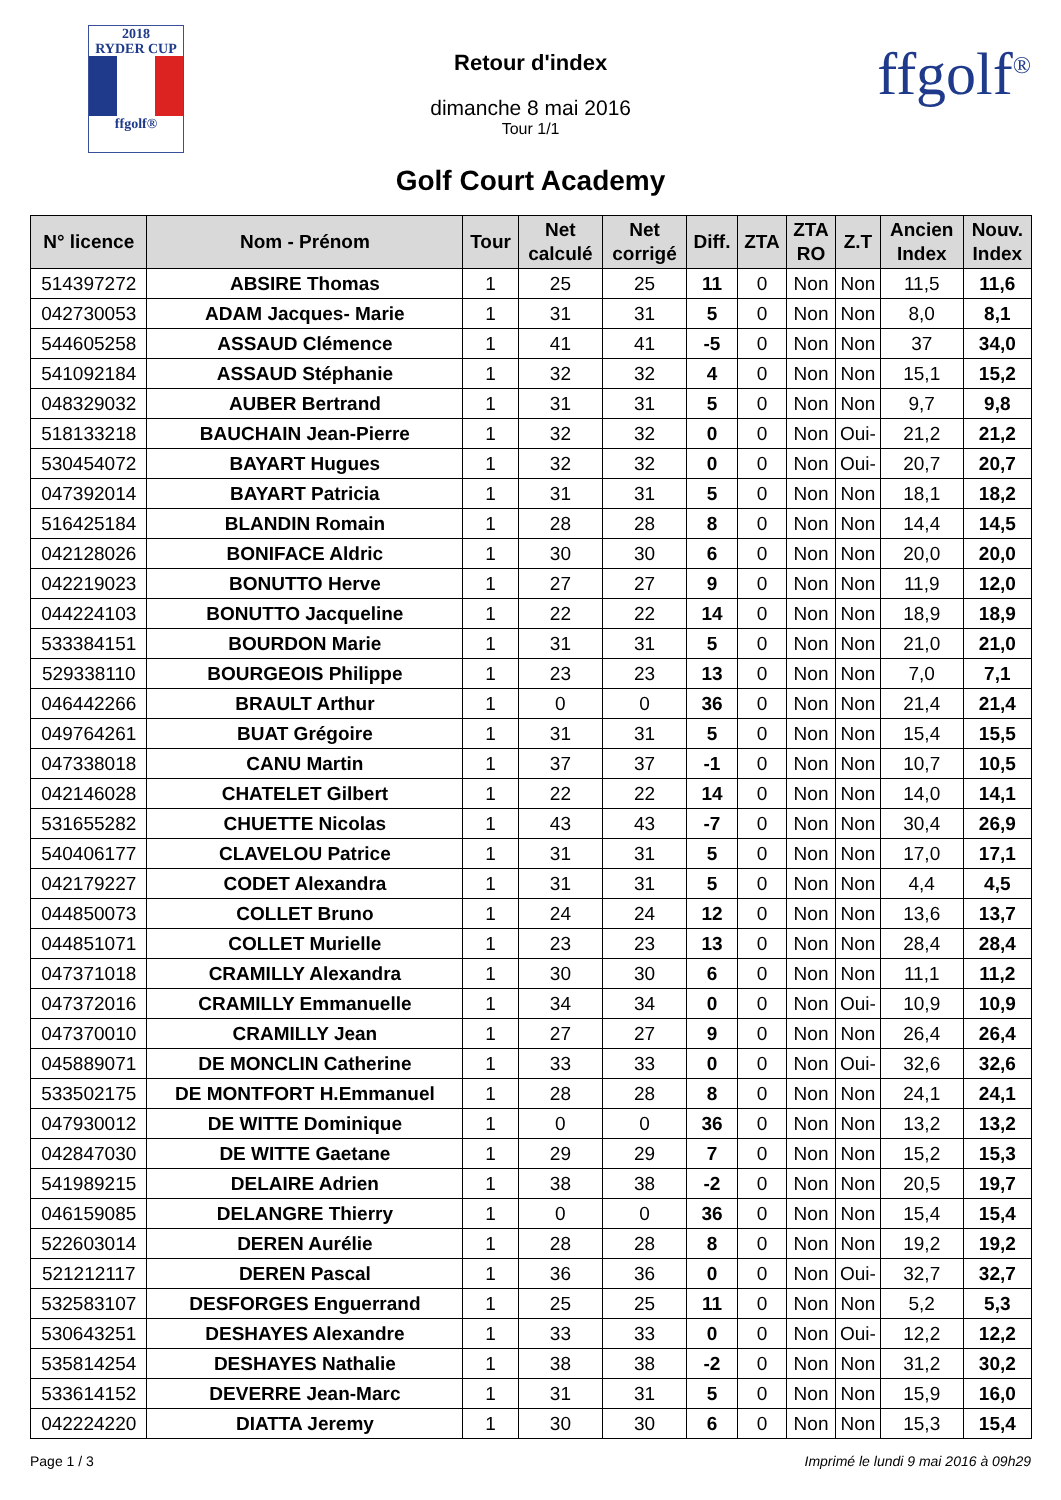2018
RYDER CUP
ffgolf®
Retour d'index
dimanche 8 mai 2016
Tour 1/1
ffgolf<sup>®</sup>
Golf Court Academy
| N° licence | Nom - Prénom | Tour | Net calculé | Net corrigé | Diff. | ZTA | ZTA RO | Z.T | Ancien Index | Nouv. Index |
| --- | --- | --- | --- | --- | --- | --- | --- | --- | --- | --- |
| 514397272 | ABSIRE Thomas | 1 | 25 | 25 | 11 | 0 | Non | Non | 11,5 | 11,6 |
| 042730053 | ADAM Jacques- Marie | 1 | 31 | 31 | 5 | 0 | Non | Non | 8,0 | 8,1 |
| 544605258 | ASSAUD Clémence | 1 | 41 | 41 | -5 | 0 | Non | Non | 37 | 34,0 |
| 541092184 | ASSAUD Stéphanie | 1 | 32 | 32 | 4 | 0 | Non | Non | 15,1 | 15,2 |
| 048329032 | AUBER Bertrand | 1 | 31 | 31 | 5 | 0 | Non | Non | 9,7 | 9,8 |
| 518133218 | BAUCHAIN Jean-Pierre | 1 | 32 | 32 | 0 | 0 | Non | Oui- | 21,2 | 21,2 |
| 530454072 | BAYART Hugues | 1 | 32 | 32 | 0 | 0 | Non | Oui- | 20,7 | 20,7 |
| 047392014 | BAYART Patricia | 1 | 31 | 31 | 5 | 0 | Non | Non | 18,1 | 18,2 |
| 516425184 | BLANDIN Romain | 1 | 28 | 28 | 8 | 0 | Non | Non | 14,4 | 14,5 |
| 042128026 | BONIFACE Aldric | 1 | 30 | 30 | 6 | 0 | Non | Non | 20,0 | 20,0 |
| 042219023 | BONUTTO Herve | 1 | 27 | 27 | 9 | 0 | Non | Non | 11,9 | 12,0 |
| 044224103 | BONUTTO Jacqueline | 1 | 22 | 22 | 14 | 0 | Non | Non | 18,9 | 18,9 |
| 533384151 | BOURDON Marie | 1 | 31 | 31 | 5 | 0 | Non | Non | 21,0 | 21,0 |
| 529338110 | BOURGEOIS Philippe | 1 | 23 | 23 | 13 | 0 | Non | Non | 7,0 | 7,1 |
| 046442266 | BRAULT Arthur | 1 | 0 | 0 | 36 | 0 | Non | Non | 21,4 | 21,4 |
| 049764261 | BUAT Grégoire | 1 | 31 | 31 | 5 | 0 | Non | Non | 15,4 | 15,5 |
| 047338018 | CANU Martin | 1 | 37 | 37 | -1 | 0 | Non | Non | 10,7 | 10,5 |
| 042146028 | CHATELET Gilbert | 1 | 22 | 22 | 14 | 0 | Non | Non | 14,0 | 14,1 |
| 531655282 | CHUETTE Nicolas | 1 | 43 | 43 | -7 | 0 | Non | Non | 30,4 | 26,9 |
| 540406177 | CLAVELOU Patrice | 1 | 31 | 31 | 5 | 0 | Non | Non | 17,0 | 17,1 |
| 042179227 | CODET Alexandra | 1 | 31 | 31 | 5 | 0 | Non | Non | 4,4 | 4,5 |
| 044850073 | COLLET Bruno | 1 | 24 | 24 | 12 | 0 | Non | Non | 13,6 | 13,7 |
| 044851071 | COLLET Murielle | 1 | 23 | 23 | 13 | 0 | Non | Non | 28,4 | 28,4 |
| 047371018 | CRAMILLY Alexandra | 1 | 30 | 30 | 6 | 0 | Non | Non | 11,1 | 11,2 |
| 047372016 | CRAMILLY Emmanuelle | 1 | 34 | 34 | 0 | 0 | Non | Oui- | 10,9 | 10,9 |
| 047370010 | CRAMILLY Jean | 1 | 27 | 27 | 9 | 0 | Non | Non | 26,4 | 26,4 |
| 045889071 | DE MONCLIN Catherine | 1 | 33 | 33 | 0 | 0 | Non | Oui- | 32,6 | 32,6 |
| 533502175 | DE MONTFORT H.Emmanuel | 1 | 28 | 28 | 8 | 0 | Non | Non | 24,1 | 24,1 |
| 047930012 | DE WITTE Dominique | 1 | 0 | 0 | 36 | 0 | Non | Non | 13,2 | 13,2 |
| 042847030 | DE WITTE Gaetane | 1 | 29 | 29 | 7 | 0 | Non | Non | 15,2 | 15,3 |
| 541989215 | DELAIRE Adrien | 1 | 38 | 38 | -2 | 0 | Non | Non | 20,5 | 19,7 |
| 046159085 | DELANGRE Thierry | 1 | 0 | 0 | 36 | 0 | Non | Non | 15,4 | 15,4 |
| 522603014 | DEREN Aurélie | 1 | 28 | 28 | 8 | 0 | Non | Non | 19,2 | 19,2 |
| 521212117 | DEREN Pascal | 1 | 36 | 36 | 0 | 0 | Non | Oui- | 32,7 | 32,7 |
| 532583107 | DESFORGES Enguerrand | 1 | 25 | 25 | 11 | 0 | Non | Non | 5,2 | 5,3 |
| 530643251 | DESHAYES Alexandre | 1 | 33 | 33 | 0 | 0 | Non | Oui- | 12,2 | 12,2 |
| 535814254 | DESHAYES Nathalie | 1 | 38 | 38 | -2 | 0 | Non | Non | 31,2 | 30,2 |
| 533614152 | DEVERRE Jean-Marc | 1 | 31 | 31 | 5 | 0 | Non | Non | 15,9 | 16,0 |
| 042224220 | DIATTA Jeremy | 1 | 30 | 30 | 6 | 0 | Non | Non | 15,3 | 15,4 |
Page 1 / 3 Imprimé le lundi 9 mai 2016 à 09h29